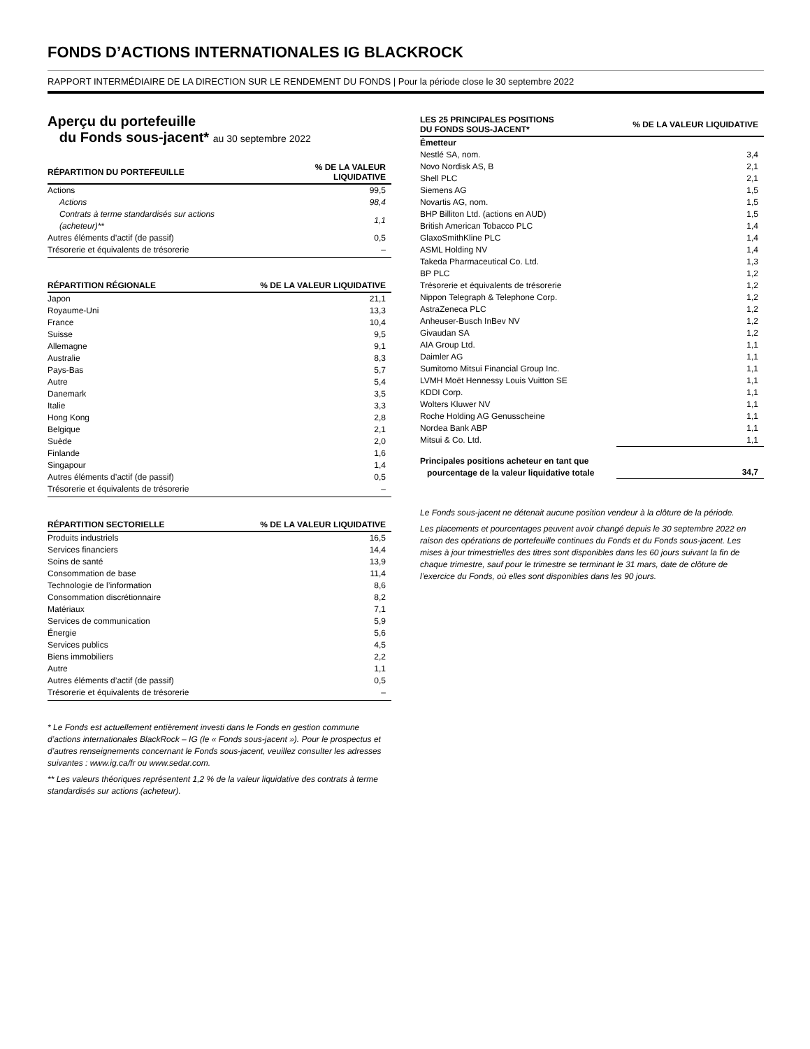FONDS D’ACTIONS INTERNATIONALES IG BLACKROCK
RAPPORT INTERMÉDIAIRE DE LA DIRECTION SUR LE RENDEMENT DU FONDS | Pour la période close le 30 septembre 2022
Aperçu du portefeuille
du Fonds sous-jacent* au 30 septembre 2022
| RÉPARTITION DU PORTEFEUILLE | % DE LA VALEUR LIQUIDATIVE |
| --- | --- |
| Actions | 99,5 |
| Actions | 98,4 |
| Contrats à terme standardisés sur actions (acheteur)** | 1,1 |
| Autres éléments d’actif (de passif) | 0,5 |
| Trésorerie et équivalents de trésorerie | – |
| RÉPARTITION RÉGIONALE | % DE LA VALEUR LIQUIDATIVE |
| --- | --- |
| Japon | 21,1 |
| Royaume-Uni | 13,3 |
| France | 10,4 |
| Suisse | 9,5 |
| Allemagne | 9,1 |
| Australie | 8,3 |
| Pays-Bas | 5,7 |
| Autre | 5,4 |
| Danemark | 3,5 |
| Italie | 3,3 |
| Hong Kong | 2,8 |
| Belgique | 2,1 |
| Suède | 2,0 |
| Finlande | 1,6 |
| Singapour | 1,4 |
| Autres éléments d’actif (de passif) | 0,5 |
| Trésorerie et équivalents de trésorerie | – |
| RÉPARTITION SECTORIELLE | % DE LA VALEUR LIQUIDATIVE |
| --- | --- |
| Produits industriels | 16,5 |
| Services financiers | 14,4 |
| Soins de santé | 13,9 |
| Consommation de base | 11,4 |
| Technologie de l’information | 8,6 |
| Consommation discrétionnaire | 8,2 |
| Matériaux | 7,1 |
| Services de communication | 5,9 |
| Énergie | 5,6 |
| Services publics | 4,5 |
| Biens immobiliers | 2,2 |
| Autre | 1,1 |
| Autres éléments d’actif (de passif) | 0,5 |
| Trésorerie et équivalents de trésorerie | – |
* Le Fonds est actuellement entièrement investi dans le Fonds en gestion commune d’actions internationales BlackRock – IG (le « Fonds sous-jacent »). Pour le prospectus et d’autres renseignements concernant le Fonds sous-jacent, veuillez consulter les adresses suivantes : www.ig.ca/fr ou www.sedar.com.
** Les valeurs théoriques représentent 1,2 % de la valeur liquidative des contrats à terme standardisés sur actions (acheteur).
| LES 25 PRINCIPALES POSITIONS DU FONDS SOUS-JACENT* | % DE LA VALEUR LIQUIDATIVE |
| --- | --- |
| Émetteur | |
| Nestlé SA, nom. | 3,4 |
| Novo Nordisk AS, B | 2,1 |
| Shell PLC | 2,1 |
| Siemens AG | 1,5 |
| Novartis AG, nom. | 1,5 |
| BHP Billiton Ltd. (actions en AUD) | 1,5 |
| British American Tobacco PLC | 1,4 |
| GlaxoSmithKline PLC | 1,4 |
| ASML Holding NV | 1,4 |
| Takeda Pharmaceutical Co. Ltd. | 1,3 |
| BP PLC | 1,2 |
| Trésorerie et équivalents de trésorerie | 1,2 |
| Nippon Telegraph & Telephone Corp. | 1,2 |
| AstraZeneca PLC | 1,2 |
| Anheuser-Busch InBev NV | 1,2 |
| Givaudan SA | 1,2 |
| AIA Group Ltd. | 1,1 |
| Daimler AG | 1,1 |
| Sumitomo Mitsui Financial Group Inc. | 1,1 |
| LVMH Moët Hennessy Louis Vuitton SE | 1,1 |
| KDDI Corp. | 1,1 |
| Wolters Kluwer NV | 1,1 |
| Roche Holding AG Genusscheine | 1,1 |
| Nordea Bank ABP | 1,1 |
| Mitsui & Co. Ltd. | 1,1 |
| Principales positions acheteur en tant que pourcentage de la valeur liquidative totale | 34,7 |
Le Fonds sous-jacent ne détenait aucune position vendeur à la clôture de la période.
Les placements et pourcentages peuvent avoir changé depuis le 30 septembre 2022 en raison des opérations de portefeuille continues du Fonds et du Fonds sous-jacent. Les mises à jour trimestrielles des titres sont disponibles dans les 60 jours suivant la fin de chaque trimestre, sauf pour le trimestre se terminant le 31 mars, date de clôture de l’exercice du Fonds, où elles sont disponibles dans les 90 jours.